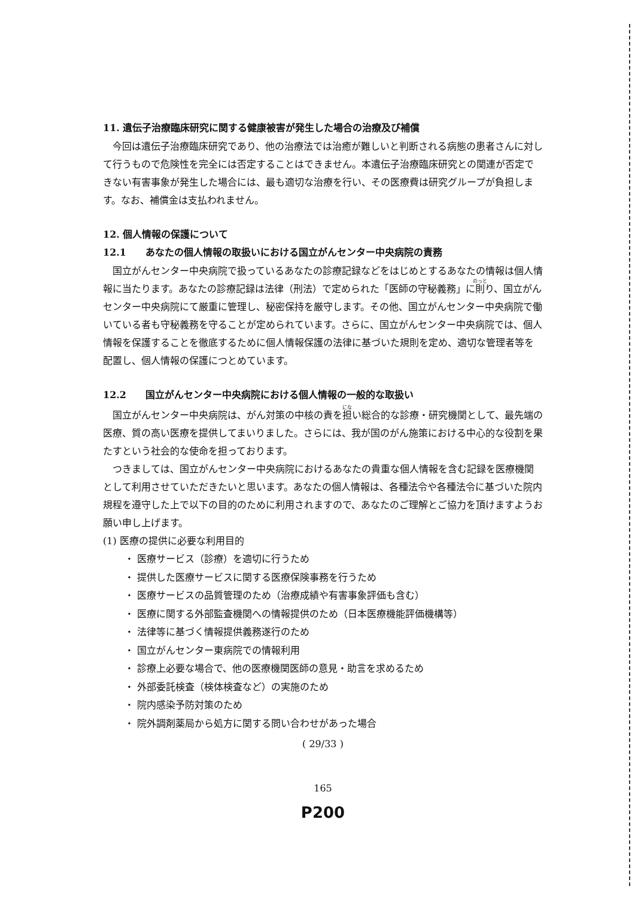11. 遺伝子治療臨床研究に関する健康被害が発生した場合の治療及び補償
今回は遺伝子治療臨床研究であり、他の治療法では治癒が難しいと判断される病態の患者さんに対して行うもので危険性を完全には否定することはできません。本遺伝子治療臨床研究との関連が否定できない有害事象が発生した場合には、最も適切な治療を行い、その医療費は研究グループが負担します。なお、補償金は支払われません。
12. 個人情報の保護について
12.1　　あなたの個人情報の取扱いにおける国立がんセンター中央病院の責務
国立がんセンター中央病院で扱っているあなたの診療記録などをはじめとするあなたの情報は個人情報に当たります。あなたの診療記録は法律（刑法）で定められた「医師の守秘義務」に則り、国立がんセンター中央病院にて厳重に管理し、秘密保持を厳守します。その他、国立がんセンター中央病院で働いている者も守秘義務を守ることが定められています。さらに、国立がんセンター中央病院では、個人情報を保護することを徹底するために個人情報保護の法律に基づいた規則を定め、適切な管理者等を配置し、個人情報の保護につとめています。
12.2　　国立がんセンター中央病院における個人情報の一般的な取扱い
国立がんセンター中央病院は、がん対策の中核の責を担い総合的な診療・研究機関として、最先端の医療、質の高い医療を提供してまいりました。さらには、我が国のがん施策における中心的な役割を果たすという社会的な使命を担っております。
つきましては、国立がんセンター中央病院におけるあなたの貴重な個人情報を含む記録を医療機関として利用させていただきたいと思います。あなたの個人情報は、各種法令や各種法令に基づいた院内規程を遵守した上で以下の目的のために利用されますので、あなたのご理解とご協力を頂けますようお願い申し上げます。
(1) 医療の提供に必要な利用目的
・ 医療サービス（診療）を適切に行うため
・ 提供した医療サービスに関する医療保険事務を行うため
・ 医療サービスの品質管理のため（治療成績や有害事象評価も含む）
・ 医療に関する外部監査機関への情報提供のため（日本医療機能評価機構等）
・ 法律等に基づく情報提供義務遂行のため
・ 国立がんセンター東病院での情報利用
・ 診療上必要な場合で、他の医療機関医師の意見・助言を求めるため
・ 外部委託検査（検体検査など）の実施のため
・ 院内感染予防対策のため
・ 院外調剤薬局から処方に関する問い合わせがあった場合
( 29/33 )
165
P200